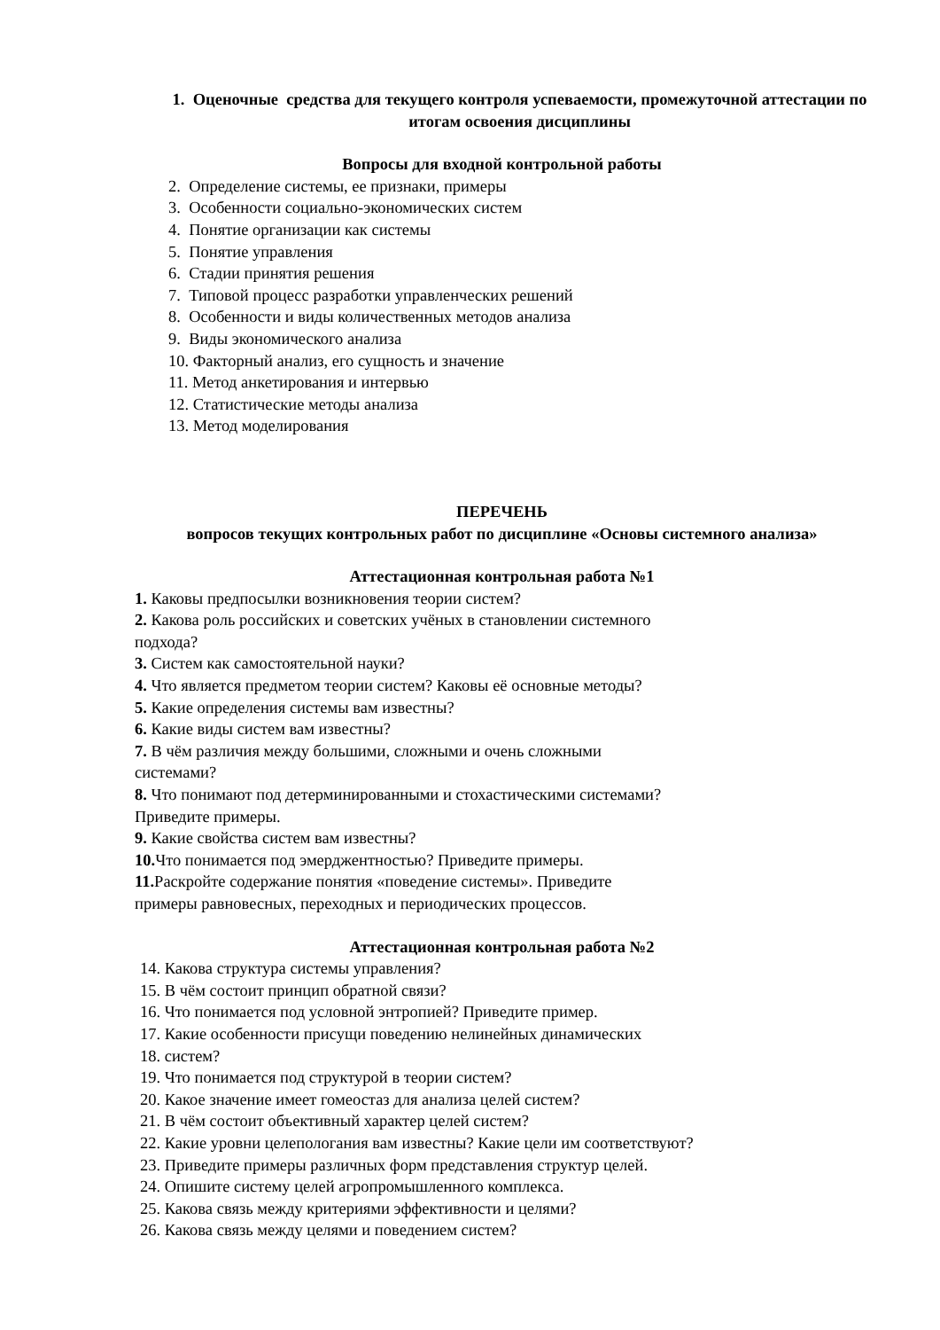1. Оценочные средства для текущего контроля успеваемости, промежуточной аттестации по итогам освоения дисциплины
Вопросы для входной контрольной работы
2. Определение системы, ее признаки, примеры
3. Особенности социально-экономических систем
4. Понятие организации как системы
5. Понятие управления
6. Стадии принятия решения
7. Типовой процесс разработки управленческих решений
8. Особенности и виды количественных методов анализа
9. Виды экономического анализа
10. Факторный анализ, его сущность и значение
11. Метод анкетирования и интервью
12. Статистические методы анализа
13. Метод моделирования
ПЕРЕЧЕНЬ
вопросов текущих контрольных работ по дисциплине «Основы системного анализа»
Аттестационная контрольная работа №1
1. Каковы предпосылки возникновения теории систем?
2. Какова роль российских и советских учёных в становлении системного
подхода?
3. Систем как самостоятельной науки?
4. Что является предметом теории систем? Каковы её основные методы?
5. Какие определения системы вам известны?
6. Какие виды систем вам известны?
7. В чём различия между большими, сложными и очень сложными
системами?
8. Что понимают под детерминированными и стохастическими системами?
Приведите примеры.
9. Какие свойства систем вам известны?
10. Что понимается под эмерджентностью? Приведите примеры.
11. Раскройте содержание понятия «поведение системы». Приведите
примеры равновесных, переходных и периодических процессов.
Аттестационная контрольная работа №2
14. Какова структура системы управления?
15. В чём состоит принцип обратной связи?
16. Что понимается под условной энтропией? Приведите пример.
17. Какие особенности присущи поведению нелинейных динамических
18. систем?
19. Что понимается под структурой в теории систем?
20. Какое значение имеет гомеостаз для анализа целей систем?
21. В чём состоит объективный характер целей систем?
22. Какие уровни целепологания вам известны? Какие цели им соответствуют?
23. Приведите примеры различных форм представления структур целей.
24. Опишите систему целей агропромышленного комплекса.
25. Какова связь между критериями эффективности и целями?
26. Какова связь между целями и поведением систем?